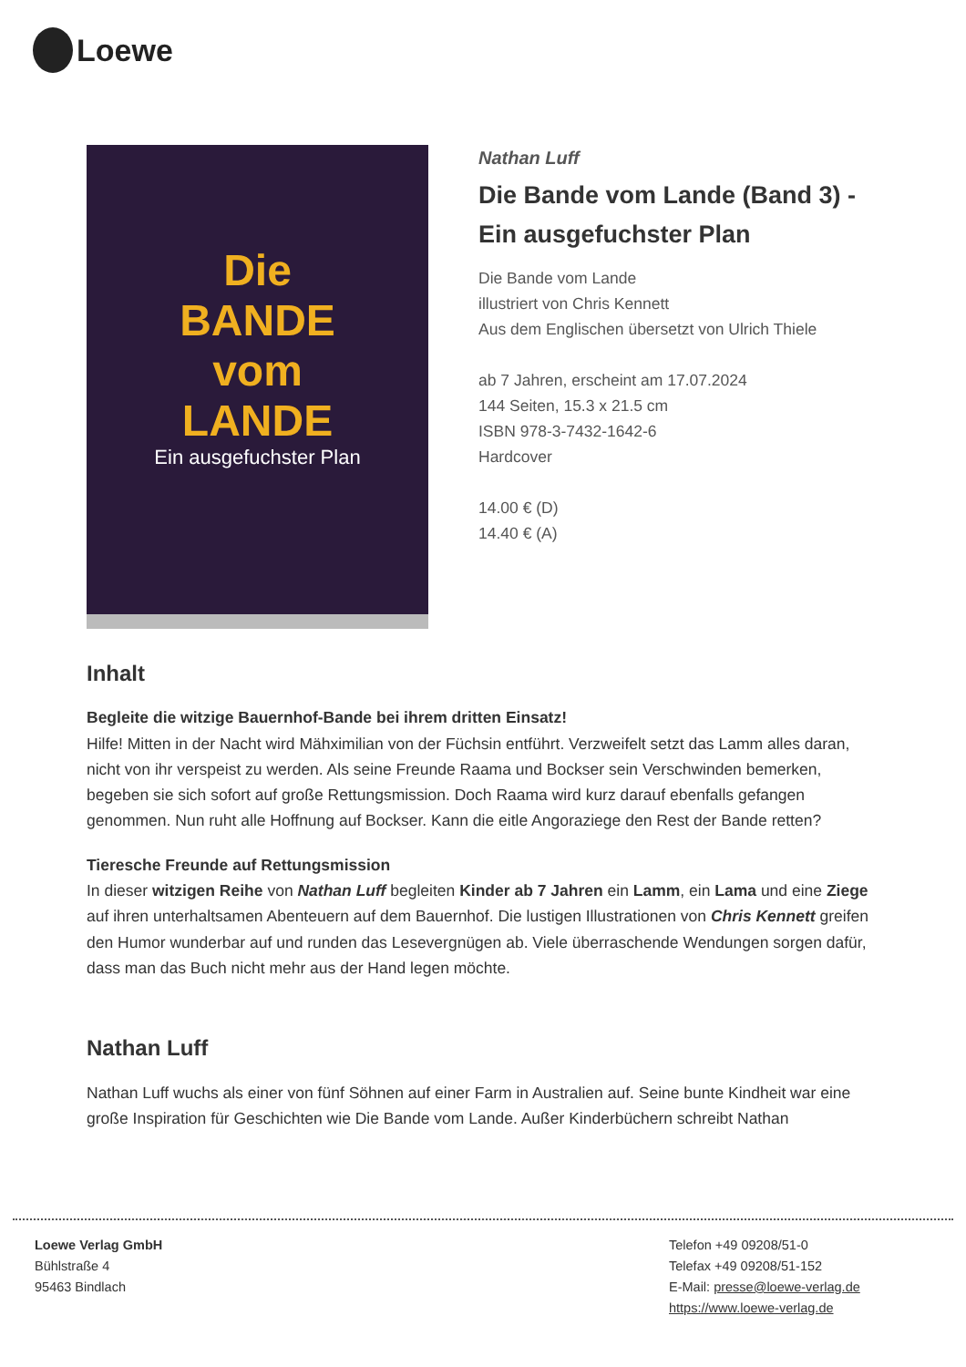Loewe
Die
BANDE
vom
LANDE
Ein ausgefuchster Plan
Nathan Luff
Die Bande vom Lande (Band 3) - Ein ausgefuchster Plan
Die Bande vom Lande
illustriert von Chris Kennett
Aus dem Englischen übersetzt von Ulrich Thiele
ab 7 Jahren, erscheint am 17.07.2024
144 Seiten, 15.3 x 21.5 cm
ISBN 978-3-7432-1642-6
Hardcover
14.00 € (D)
14.40 € (A)
Inhalt
Begleite die witzige Bauernhof-Bande bei ihrem dritten Einsatz!
Hilfe! Mitten in der Nacht wird Mähximilian von der Füchsin entführt. Verzweifelt setzt das Lamm alles daran, nicht von ihr verspeist zu werden. Als seine Freunde Raama und Bockser sein Verschwinden bemerken, begeben sie sich sofort auf große Rettungsmission. Doch Raama wird kurz darauf ebenfalls gefangen genommen. Nun ruht alle Hoffnung auf Bockser. Kann die eitle Angoraziege den Rest der Bande retten?
Tieresche Freunde auf Rettungsmission
In dieser witzigen Reihe von Nathan Luff begleiten Kinder ab 7 Jahren ein Lamm, ein Lama und eine Ziege auf ihren unterhaltsamen Abenteuern auf dem Bauernhof. Die lustigen Illustrationen von Chris Kennett greifen den Humor wunderbar auf und runden das Lesevergnügen ab. Viele überraschende Wendungen sorgen dafür, dass man das Buch nicht mehr aus der Hand legen möchte.
Nathan Luff
Nathan Luff wuchs als einer von fünf Söhnen auf einer Farm in Australien auf. Seine bunte Kindheit war eine große Inspiration für Geschichten wie Die Bande vom Lande. Außer Kinderbüchern schreibt Nathan
Loewe Verlag GmbH
Bühlstraße 4
95463 Bindlach
Telefon +49 09208/51-0
Telefax +49 09208/51-152
E-Mail: presse@loewe-verlag.de
https://www.loewe-verlag.de